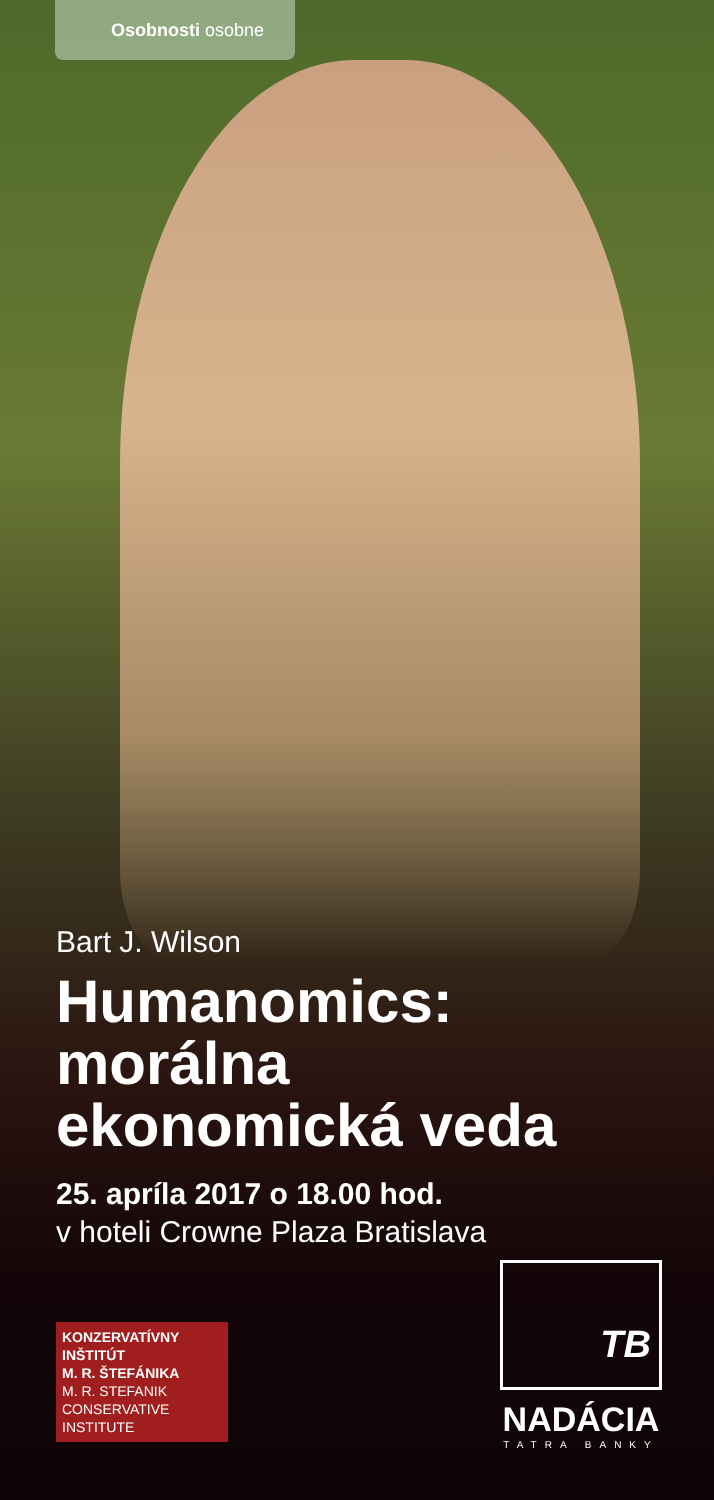Osobnosti osobne
Bart J. Wilson
Humanomics:
morálna
ekonomická veda
25. apríla 2017 o 18.00 hod.
v hoteli Crowne Plaza Bratislava
KONZERVATÍVNY
INŠTITÚT
M. R. ŠTEFÁNIKA
M. R. STEFANIK
CONSERVATIVE
INSTITUTE
TB
NADÁCIA
TATRA BANKY